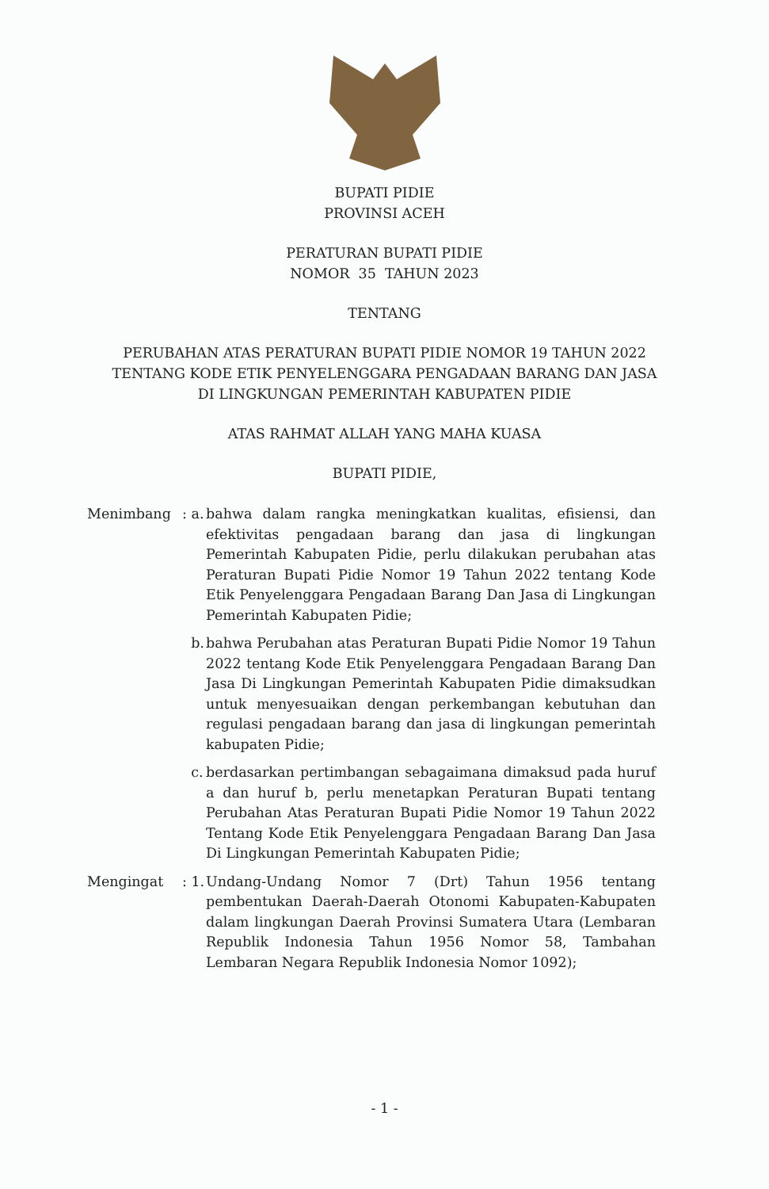BUPATI PIDIE
PROVINSI ACEH
PERATURAN BUPATI PIDIE
NOMOR 35 TAHUN 2023
TENTANG
PERUBAHAN ATAS PERATURAN BUPATI PIDIE NOMOR 19 TAHUN 2022
TENTANG KODE ETIK PENYELENGGARA PENGADAAN BARANG DAN JASA
DI LINGKUNGAN PEMERINTAH KABUPATEN PIDIE
ATAS RAHMAT ALLAH YANG MAHA KUASA
BUPATI PIDIE,
Menimbang : a.
bahwa dalam rangka meningkatkan kualitas, efisiensi, dan efektivitas pengadaan barang dan jasa di lingkungan Pemerintah Kabupaten Pidie, perlu dilakukan perubahan atas Peraturan Bupati Pidie Nomor 19 Tahun 2022 tentang Kode Etik Penyelenggara Pengadaan Barang Dan Jasa di Lingkungan Pemerintah Kabupaten Pidie;
b. bahwa Perubahan atas Peraturan Bupati Pidie Nomor 19 Tahun 2022 tentang Kode Etik Penyelenggara Pengadaan Barang Dan Jasa Di Lingkungan Pemerintah Kabupaten Pidie dimaksudkan untuk menyesuaikan dengan perkembangan kebutuhan dan regulasi pengadaan barang dan jasa di lingkungan pemerintah kabupaten Pidie;
c. berdasarkan pertimbangan sebagaimana dimaksud pada huruf a dan huruf b, perlu menetapkan Peraturan Bupati tentang Perubahan Atas Peraturan Bupati Pidie Nomor 19 Tahun 2022 Tentang Kode Etik Penyelenggara Pengadaan Barang Dan Jasa Di Lingkungan Pemerintah Kabupaten Pidie;
Mengingat : 1.
Undang-Undang Nomor 7 (Drt) Tahun 1956 tentang pembentukan Daerah-Daerah Otonomi Kabupaten-Kabupaten dalam lingkungan Daerah Provinsi Sumatera Utara (Lembaran Republik Indonesia Tahun 1956 Nomor 58, Tambahan Lembaran Negara Republik Indonesia Nomor 1092);
- 1 -